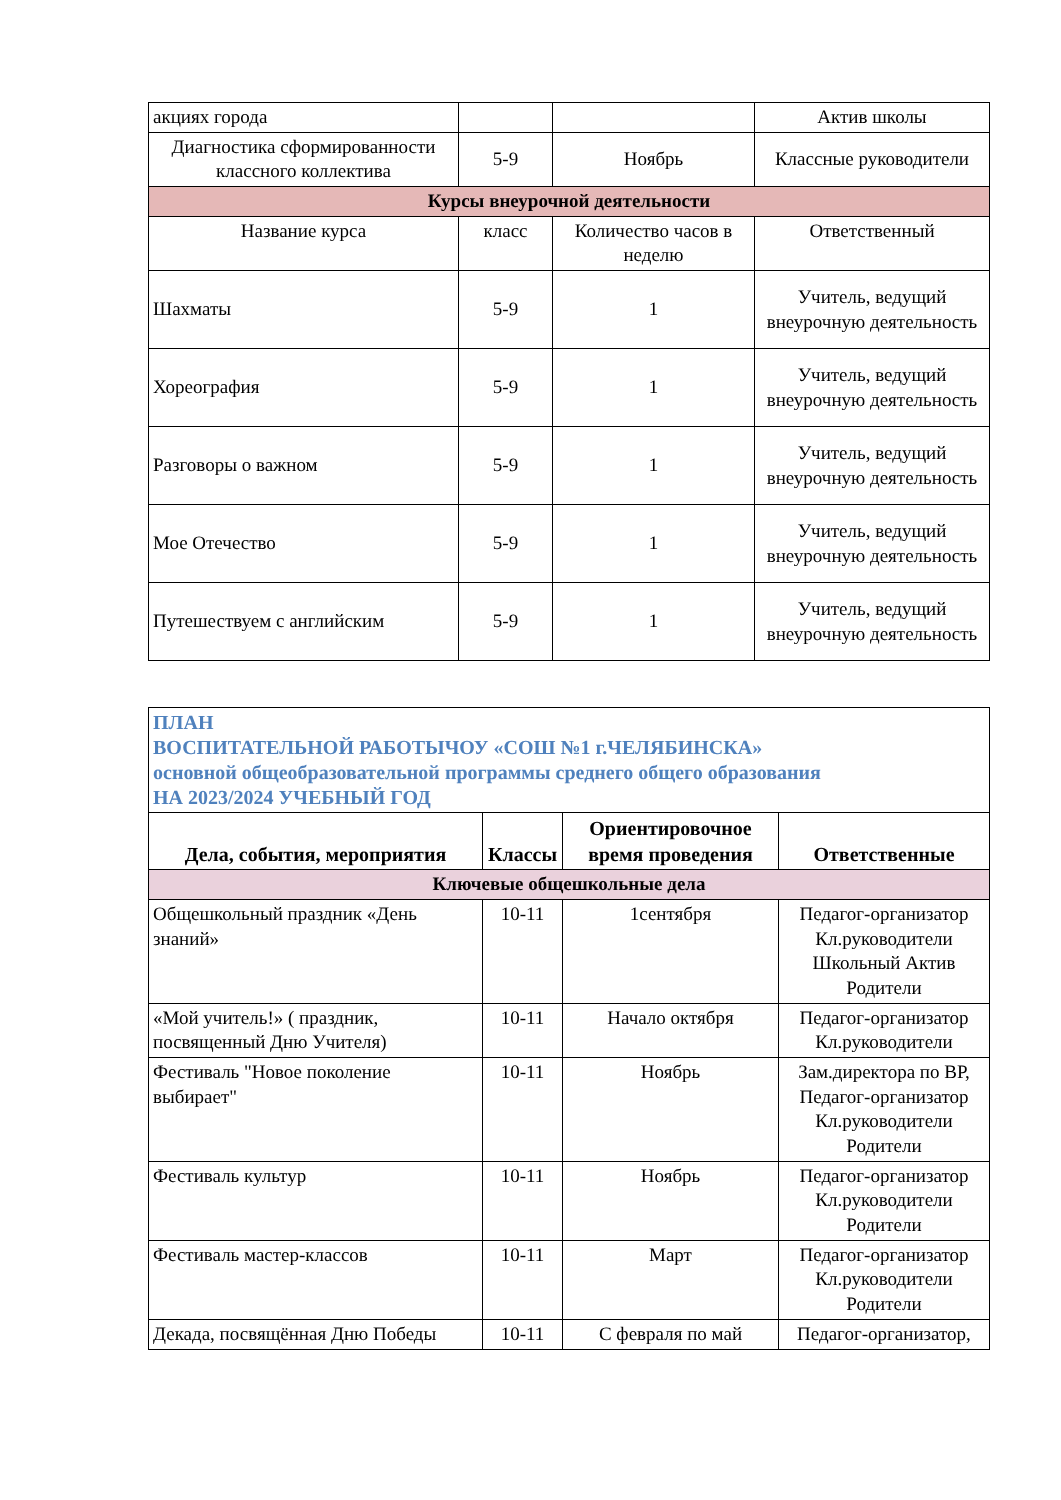| акциях города | | | Актив школы |
| Диагностика сформированности классного коллектива | 5-9 | Ноябрь | Классные руководители |
| Курсы внеурочной деятельности | | | |
| Название курса | класс | Количество часов в неделю | Ответственный |
| Шахматы | 5-9 | 1 | Учитель, ведущий внеурочную деятельность |
| Хореография | 5-9 | 1 | Учитель, ведущий внеурочную деятельность |
| Разговоры о важном | 5-9 | 1 | Учитель, ведущий внеурочную деятельность |
| Мое Отечество | 5-9 | 1 | Учитель, ведущий внеурочную деятельность |
| Путешествуем с английским | 5-9 | 1 | Учитель, ведущий внеурочную деятельность |
| ПЛАН ВОСПИТАТЕЛЬНОЙ РАБОТЫЧОУ «СОШ №1 г.ЧЕЛЯБИНСКА» основной общеобразовательной программы среднего общего образования НА 2023/2024 УЧЕБНЫЙ ГОД | | | |
| Дела, события, мероприятия | Классы | Ориентировочное время проведения | Ответственные |
| Ключевые общешкольные дела | | | |
| Общешкольный праздник «День знаний» | 10-11 | 1сентября | Педагог-организатор Кл.руководители Школьный Актив Родители |
| «Мой учитель!» ( праздник, посвященный Дню Учителя) | 10-11 | Начало октября | Педагог-организатор Кл.руководители |
| Фестиваль "Новое поколение выбирает" | 10-11 | Ноябрь | Зам.директора по ВР, Педагог-организатор Кл.руководители Родители |
| Фестиваль культур | 10-11 | Ноябрь | Педагог-организатор Кл.руководители Родители |
| Фестиваль мастер-классов | 10-11 | Март | Педагог-организатор Кл.руководители Родители |
| Декада, посвящённая Дню Победы | 10-11 | С февраля по май | Педагог-организатор, |